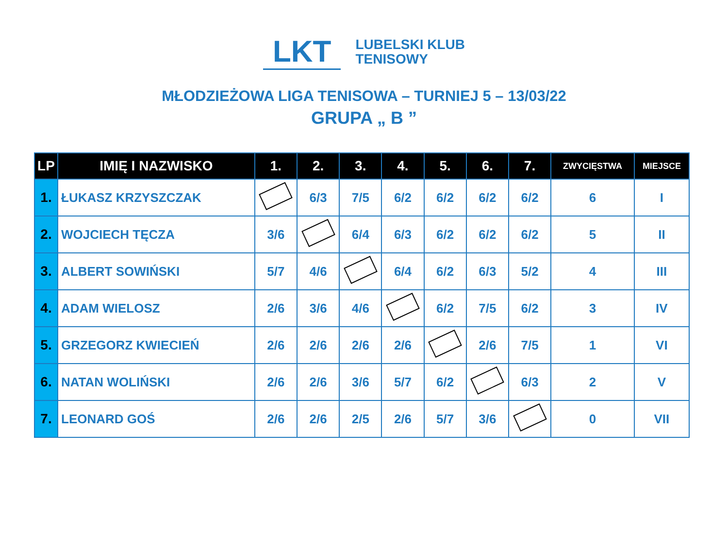LKT
LUBELSKI KLUB
TENISOWY
MŁODZIEŻOWA LIGA TENISOWA – TURNIEJ 5 – 13/03/22
GRUPA „ B ”
| LP | IMIĘ I NAZWISKO | 1. | 2. | 3. | 4. | 5. | 6. | 7. | ZWYCIĘSTWA | MIEJSCE |
| --- | --- | --- | --- | --- | --- | --- | --- | --- | --- | --- |
| 1. | ŁUKASZ KRZYSZCZAK | | 6/3 | 7/5 | 6/2 | 6/2 | 6/2 | 6/2 | 6 | I |
| 2. | WOJCIECH TĘCZA | 3/6 | | 6/4 | 6/3 | 6/2 | 6/2 | 6/2 | 5 | II |
| 3. | ALBERT SOWIŃSKI | 5/7 | 4/6 | | 6/4 | 6/2 | 6/3 | 5/2 | 4 | III |
| 4. | ADAM WIELOSZ | 2/6 | 3/6 | 4/6 | | 6/2 | 7/5 | 6/2 | 3 | IV |
| 5. | GRZEGORZ KWIECIEŃ | 2/6 | 2/6 | 2/6 | 2/6 | | 2/6 | 7/5 | 1 | VI |
| 6. | NATAN WOLIŃSKI | 2/6 | 2/6 | 3/6 | 5/7 | 6/2 | | 6/3 | 2 | V |
| 7. | LEONARD GOŚ | 2/6 | 2/6 | 2/5 | 2/6 | 5/7 | 3/6 | | 0 | VII |